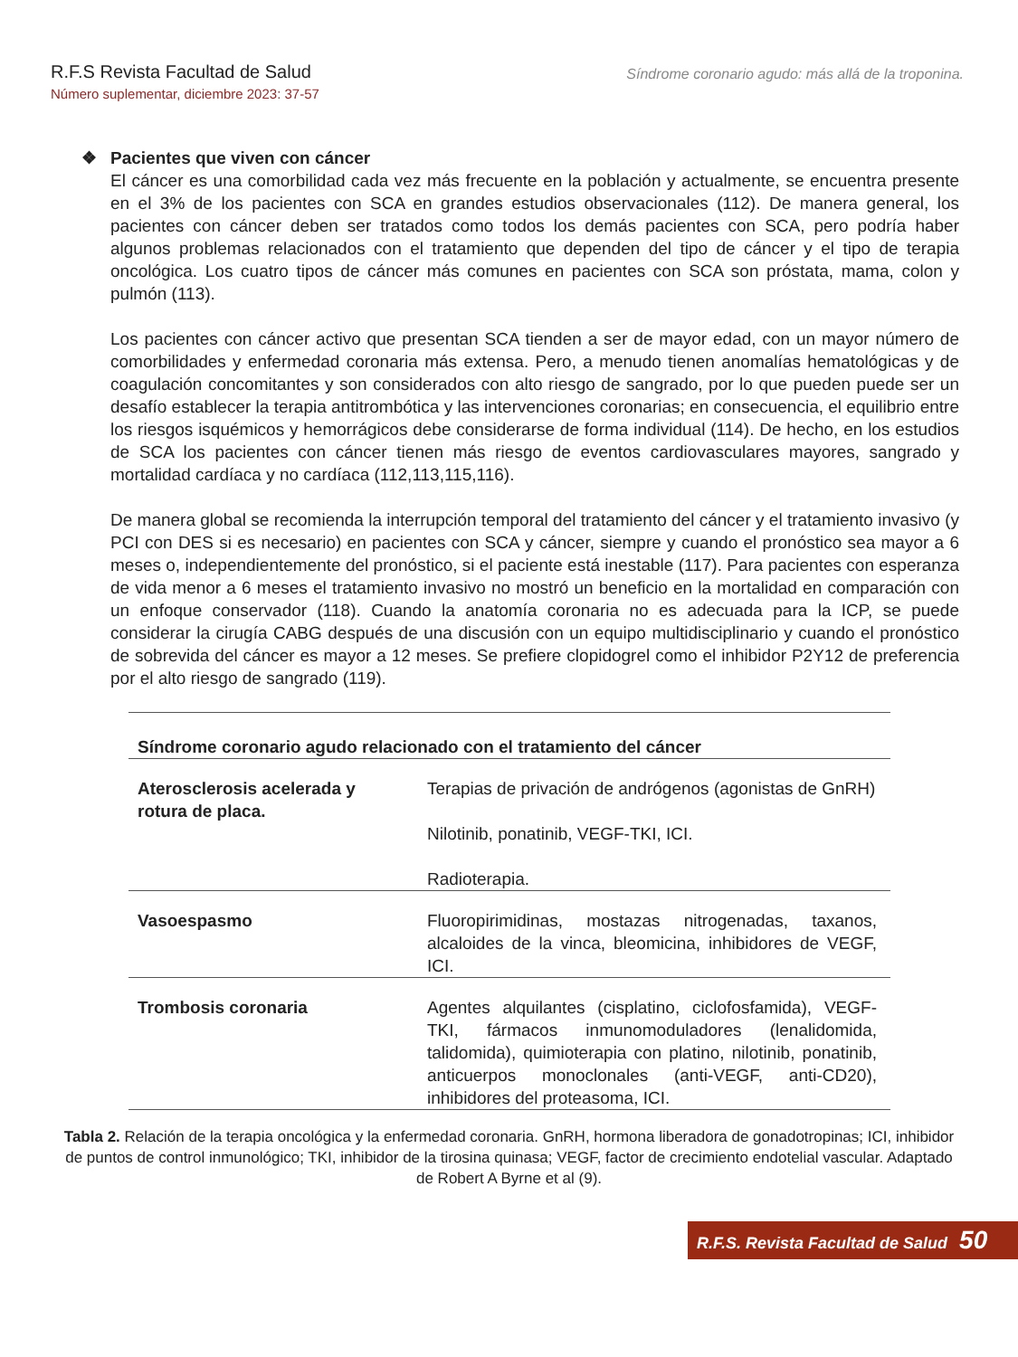R.F.S Revista Facultad de Salud
Número suplementar, diciembre 2023: 37-57
Síndrome coronario agudo: más allá de la troponina.
❖ Pacientes que viven con cáncer
El cáncer es una comorbilidad cada vez más frecuente en la población y actualmente, se encuentra presente en el 3% de los pacientes con SCA en grandes estudios observacionales (112). De manera general, los pacientes con cáncer deben ser tratados como todos los demás pacientes con SCA, pero podría haber algunos problemas relacionados con el tratamiento que dependen del tipo de cáncer y el tipo de terapia oncológica. Los cuatro tipos de cáncer más comunes en pacientes con SCA son próstata, mama, colon y pulmón (113).
Los pacientes con cáncer activo que presentan SCA tienden a ser de mayor edad, con un mayor número de comorbilidades y enfermedad coronaria más extensa. Pero, a menudo tienen anomalías hematológicas y de coagulación concomitantes y son considerados con alto riesgo de sangrado, por lo que pueden puede ser un desafío establecer la terapia antitrombótica y las intervenciones coronarias; en consecuencia, el equilibrio entre los riesgos isquémicos y hemorrágicos debe considerarse de forma individual (114). De hecho, en los estudios de SCA los pacientes con cáncer tienen más riesgo de eventos cardiovasculares mayores, sangrado y mortalidad cardíaca y no cardíaca (112,113,115,116).
De manera global se recomienda la interrupción temporal del tratamiento del cáncer y el tratamiento invasivo (y PCI con DES si es necesario) en pacientes con SCA y cáncer, siempre y cuando el pronóstico sea mayor a 6 meses o, independientemente del pronóstico, si el paciente está inestable (117). Para pacientes con esperanza de vida menor a 6 meses el tratamiento invasivo no mostró un beneficio en la mortalidad en comparación con un enfoque conservador (118). Cuando la anatomía coronaria no es adecuada para la ICP, se puede considerar la cirugía CABG después de una discusión con un equipo multidisciplinario y cuando el pronóstico de sobrevida del cáncer es mayor a 12 meses. Se prefiere clopidogrel como el inhibidor P2Y12 de preferencia por el alto riesgo de sangrado (119).
| Síndrome coronario agudo relacionado con el tratamiento del cáncer | |
| --- | --- |
| Aterosclerosis acelerada y rotura de placa. | Terapias de privación de andrógenos (agonistas de GnRH) Nilotinib, ponatinib, VEGF-TKI, ICI. Radioterapia. |
| Vasoespasmo | Fluoropirimidinas, mostazas nitrogenadas, taxanos, alcaloides de la vinca, bleomicina, inhibidores de VEGF, ICI. |
| Trombosis coronaria | Agentes alquilantes (cisplatino, ciclofosfamida), VEGF-TKI, fármacos inmunomoduladores (lenalidomida, talidomida), quimioterapia con platino, nilotinib, ponatinib, anticuerpos monoclonales (anti-VEGF, anti-CD20), inhibidores del proteasoma, ICI. |
Tabla 2. Relación de la terapia oncológica y la enfermedad coronaria. GnRH, hormona liberadora de gonadotropinas; ICI, inhibidor de puntos de control inmunológico; TKI, inhibidor de la tirosina quinasa; VEGF, factor de crecimiento endotelial vascular. Adaptado de Robert A Byrne et al (9).
R.F.S. Revista Facultad de Salud 50